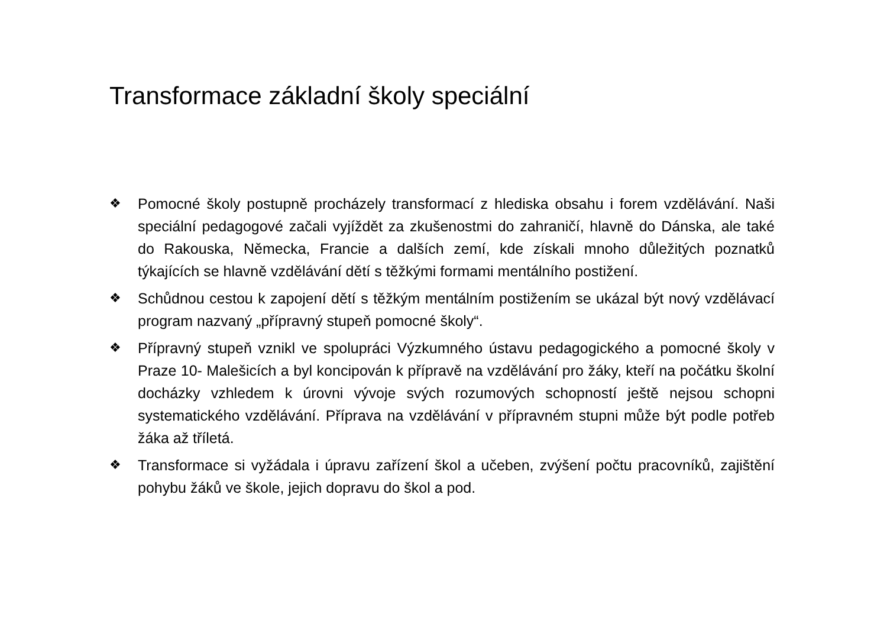Transformace základní školy speciální
❖ Pomocné školy postupně procházely transformací z hlediska obsahu i forem vzdělávání. Naši speciální pedagogové začali vyjíždět za zkušenostmi do zahraničí, hlavně do Dánska, ale také do Rakouska, Německa, Francie a dalších zemí, kde získali mnoho důležitých poznatků týkajících se hlavně vzdělávání dětí s těžkými formami mentálního postižení.
❖ Schůdnou cestou k zapojení dětí s těžkým mentálním postižením se ukázal být nový vzdělávací program nazvaný „přípravný stupeň pomocné školy“.
❖ Přípravný stupeň vznikl ve spolupráci Výzkumného ústavu pedagogického a pomocné školy v Praze 10- Malešicích a byl koncipován k přípravě na vzdělávání pro žáky, kteří na počátku školní docházky vzhledem k úrovni vývoje svých rozumových schopností ještě nejsou schopni systematického vzdělávání. Příprava na vzdělávání v přípravném stupni může být podle potřeb žáka až tříletá.
❖ Transformace si vyžádala i úpravu zařízení škol a učeben, zvýšení počtu pracovníků, zajištění pohybu žáků ve škole, jejich dopravu do škol a pod.